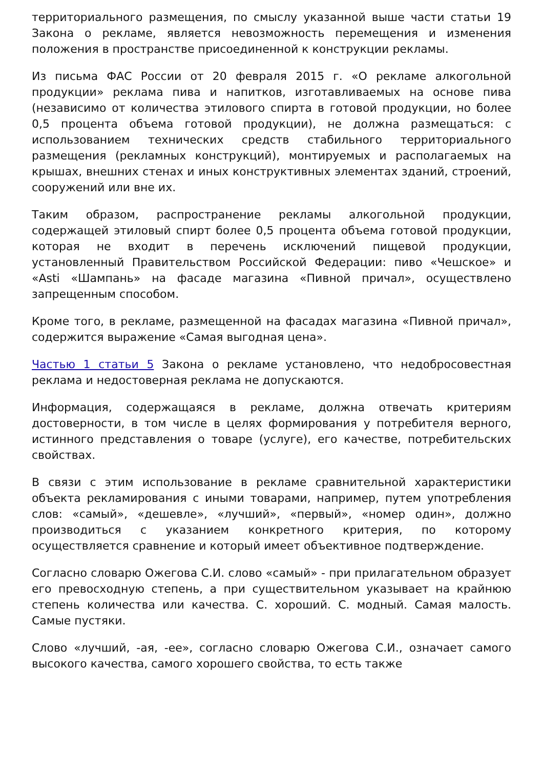территориального размещения, по смыслу указанной выше части статьи 19 Закона о рекламе, является невозможность перемещения и изменения положения в пространстве присоединенной к конструкции рекламы.
Из письма ФАС России от 20 февраля 2015 г. «О рекламе алкогольной продукции» реклама пива и напитков, изготавливаемых на основе пива (независимо от количества этилового спирта в готовой продукции, но более 0,5 процента объема готовой продукции), не должна размещаться: с использованием технических средств стабильного территориального размещения (рекламных конструкций), монтируемых и располагаемых на крышах, внешних стенах и иных конструктивных элементах зданий, строений, сооружений или вне их.
Таким образом, распространение рекламы алкогольной продукции, содержащей этиловый спирт более 0,5 процента объема готовой продукции, которая не входит в перечень исключений пищевой продукции, установленный Правительством Российской Федерации: пиво «Чешское» и «Asti «Шампань» на фасаде магазина «Пивной причал», осуществлено запрещенным способом.
Кроме того, в рекламе, размещенной на фасадах магазина «Пивной причал», содержится выражение «Самая выгодная цена».
Частью 1 статьи 5 Закона о рекламе установлено, что недобросовестная реклама и недостоверная реклама не допускаются.
Информация, содержащаяся в рекламе, должна отвечать критериям достоверности, в том числе в целях формирования у потребителя верного, истинного представления о товаре (услуге), его качестве, потребительских свойствах.
В связи с этим использование в рекламе сравнительной характеристики объекта рекламирования с иными товарами, например, путем употребления слов: «самый», «дешевле», «лучший», «первый», «номер один», должно производиться с указанием конкретного критерия, по которому осуществляется сравнение и который имеет объективное подтверждение.
Согласно словарю Ожегова С.И. слово «самый» - при прилагательном образует его превосходную степень, а при существительном указывает на крайнюю степень количества или качества. С. хороший. С. модный. Самая малость. Самые пустяки.
Слово «лучший, -ая, -ее», согласно словарю Ожегова С.И., означает самого высокого качества, самого хорошего свойства, то есть также